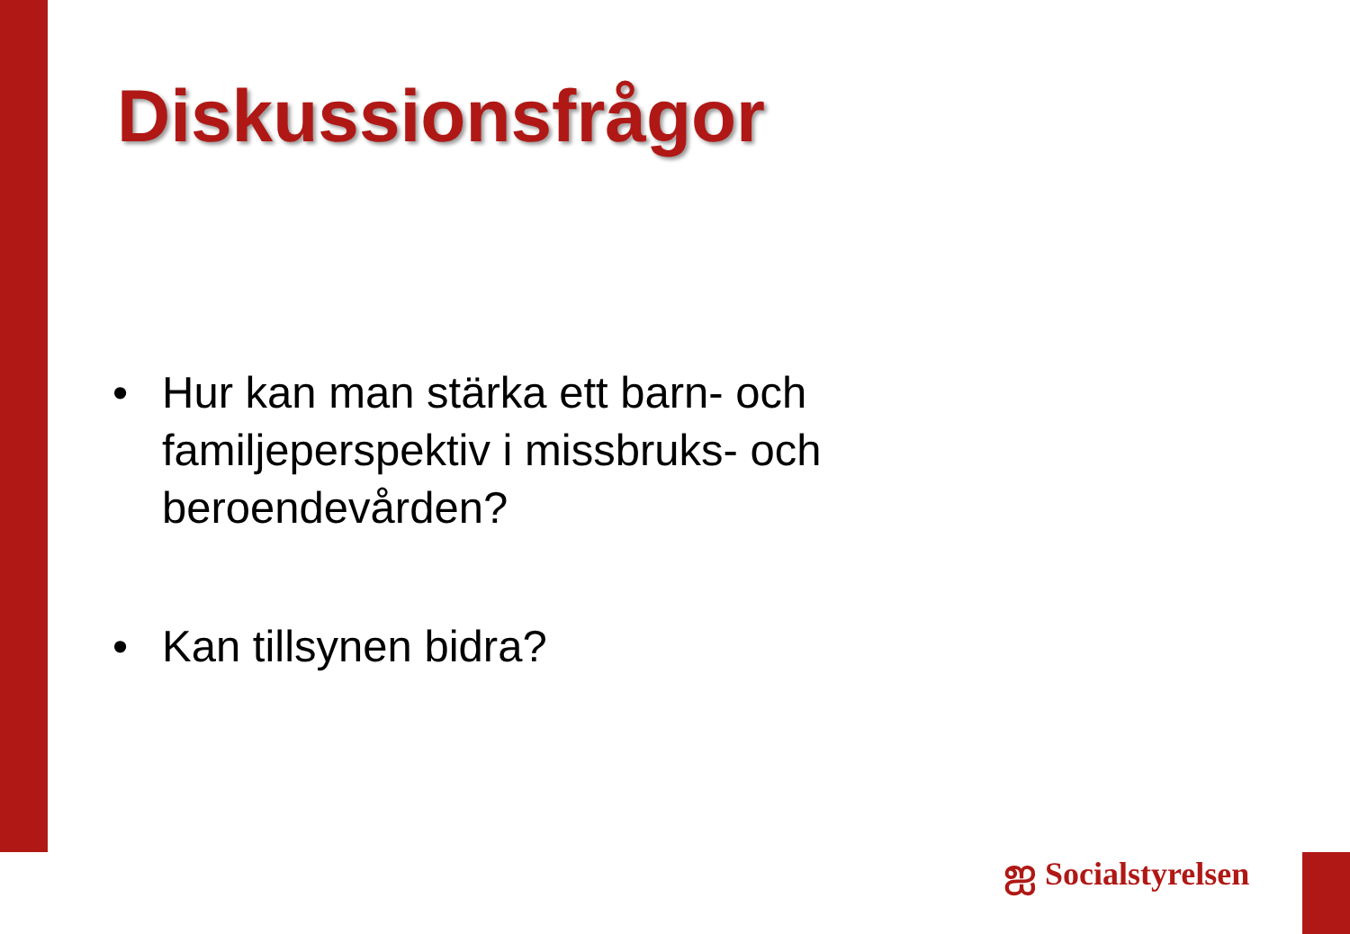Diskussionsfrågor
• Hur kan man stärka ett barn- och familjeperspektiv i missbruks- och beroendevården?
• Kan tillsynen bidra?
ஐ Socialstyrelsen